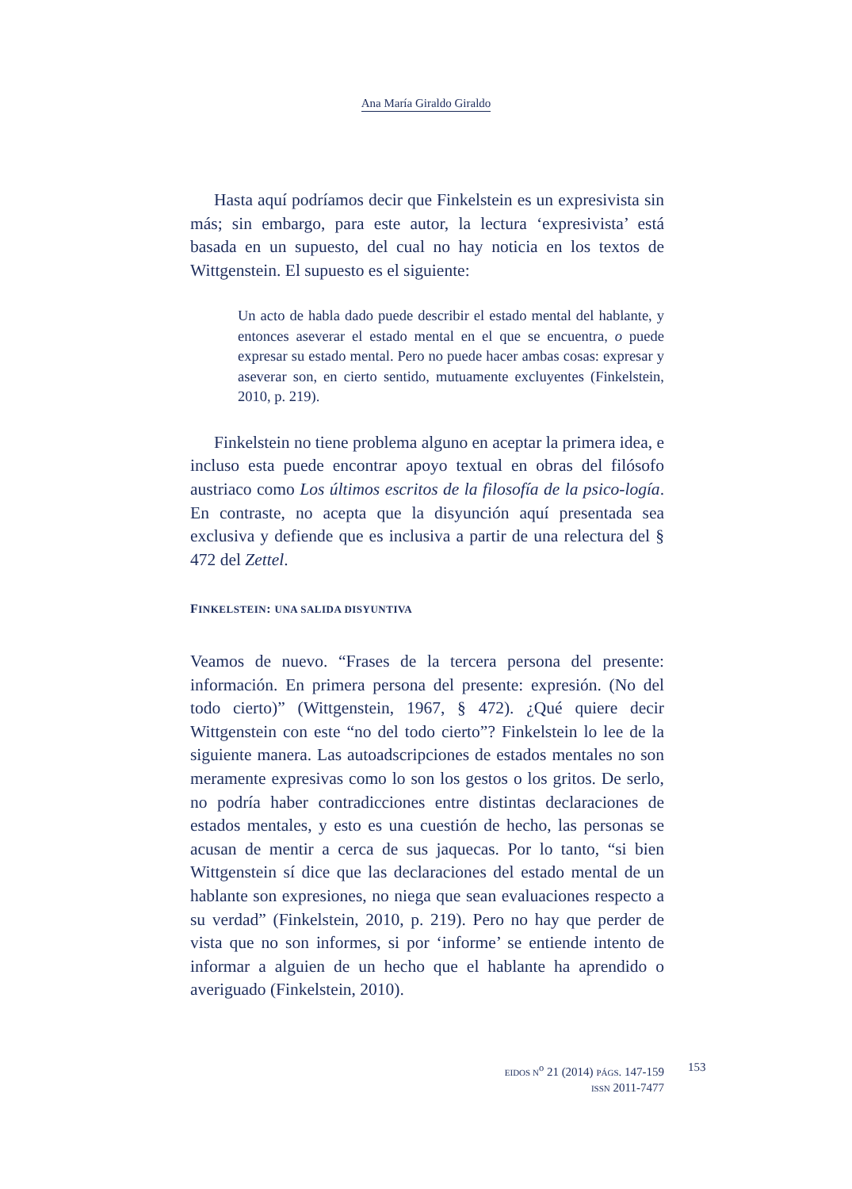Ana María Giraldo Giraldo
Hasta aquí podríamos decir que Finkelstein es un expresivista sin más; sin embargo, para este autor, la lectura ‘expresivista’ está basada en un supuesto, del cual no hay noticia en los textos de Wittgenstein. El supuesto es el siguiente:
Un acto de habla dado puede describir el estado mental del hablante, y entonces aseverar el estado mental en el que se encuentra, o puede expresar su estado mental. Pero no puede hacer ambas cosas: expresar y aseverar son, en cierto sentido, mutuamente excluyentes (Finkelstein, 2010, p. 219).
Finkelstein no tiene problema alguno en aceptar la primera idea, e incluso esta puede encontrar apoyo textual en obras del filósofo austriaco como Los últimos escritos de la filosofía de la psico-logía. En contraste, no acepta que la disyunción aquí presentada sea exclusiva y defiende que es inclusiva a partir de una relectura del § 472 del Zettel.
FINKELSTEIN: UNA SALIDA DISYUNTIVA
Veamos de nuevo. “Frases de la tercera persona del presente: información. En primera persona del presente: expresión. (No del todo cierto)” (Wittgenstein, 1967, § 472). ¿Qué quiere decir Wittgenstein con este “no del todo cierto”? Finkelstein lo lee de la siguiente manera. Las autoadscripciones de estados mentales no son meramente expresivas como lo son los gestos o los gritos. De serlo, no podría haber contradicciones entre distintas declaraciones de estados mentales, y esto es una cuestión de hecho, las personas se acusan de mentir a cerca de sus jaquecas. Por lo tanto, “si bien Wittgenstein sí dice que las declaraciones del estado mental de un hablante son expresiones, no niega que sean evaluaciones respecto a su verdad” (Finkelstein, 2010, p. 219). Pero no hay que perder de vista que no son informes, si por ‘informe’ se entiende intento de informar a alguien de un hecho que el hablante ha aprendido o averiguado (Finkelstein, 2010).
EIDOS N<sup>o</sup> 21 (2014) PÁGS. 147-159
ISSN 2011-7477
153